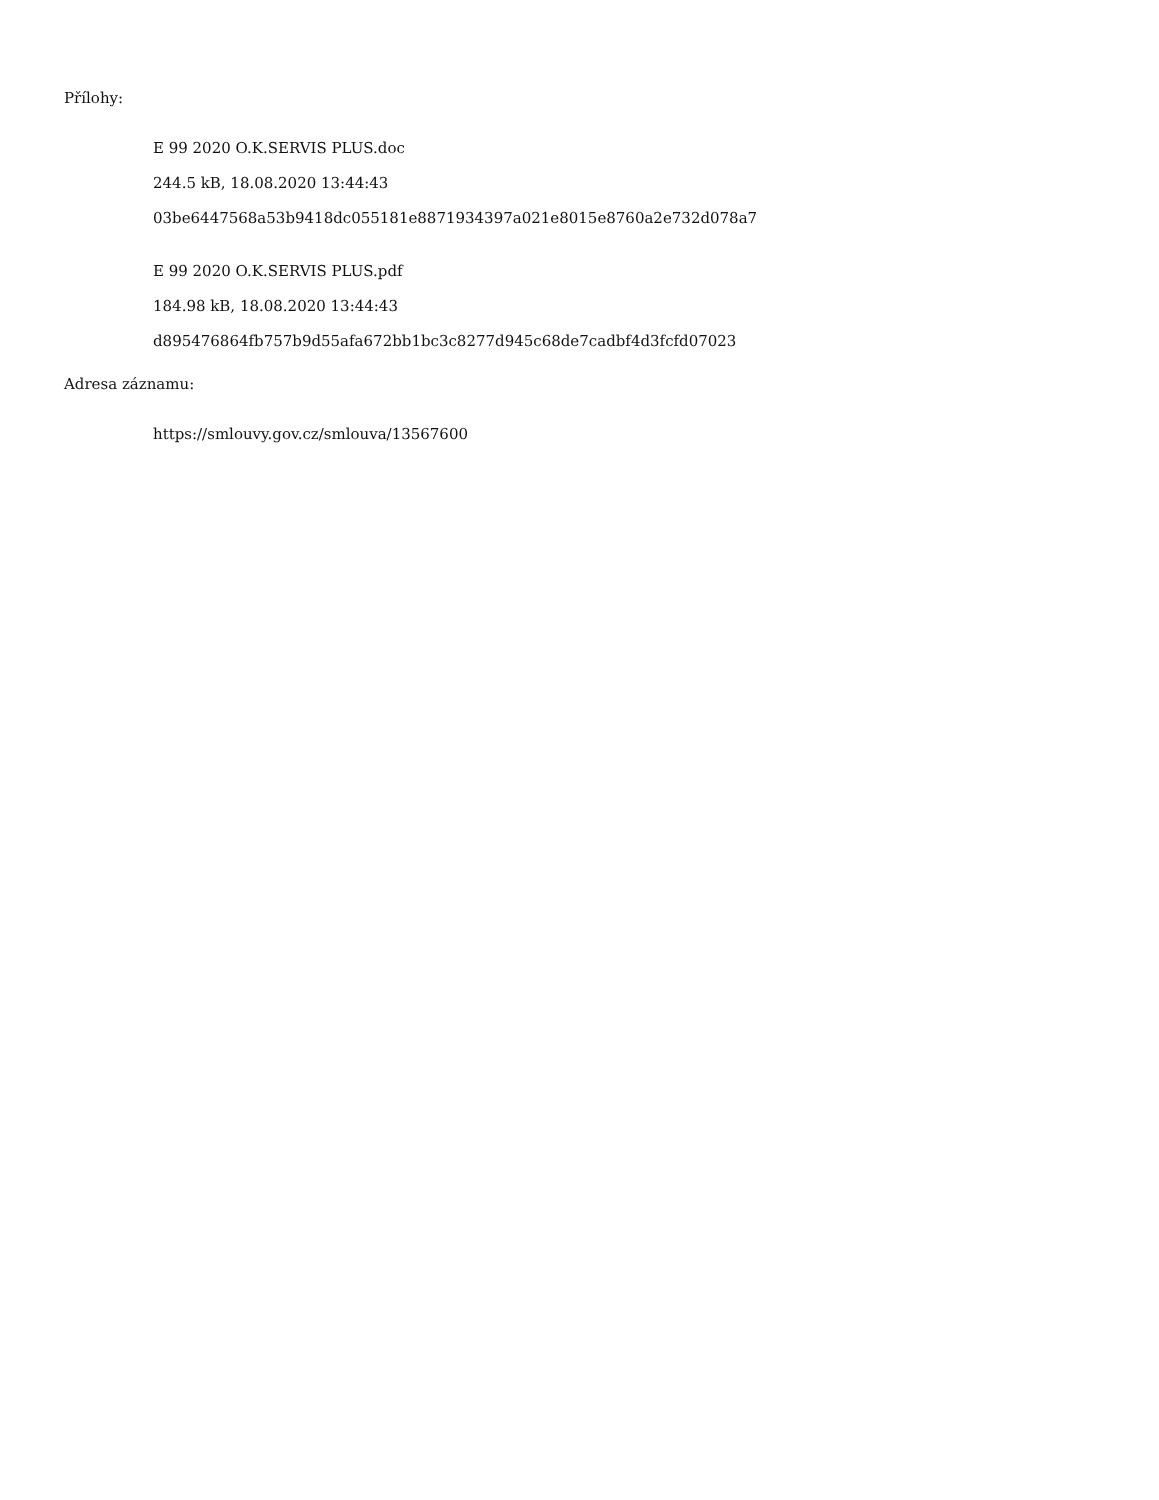Přílohy:
E 99 2020 O.K.SERVIS PLUS.doc
244.5 kB, 18.08.2020 13:44:43
03be6447568a53b9418dc055181e8871934397a021e8015e8760a2e732d078a7
E 99 2020 O.K.SERVIS PLUS.pdf
184.98 kB, 18.08.2020 13:44:43
d895476864fb757b9d55afa672bb1bc3c8277d945c68de7cadbf4d3fcfd07023
Adresa záznamu:
https://smlouvy.gov.cz/smlouva/13567600